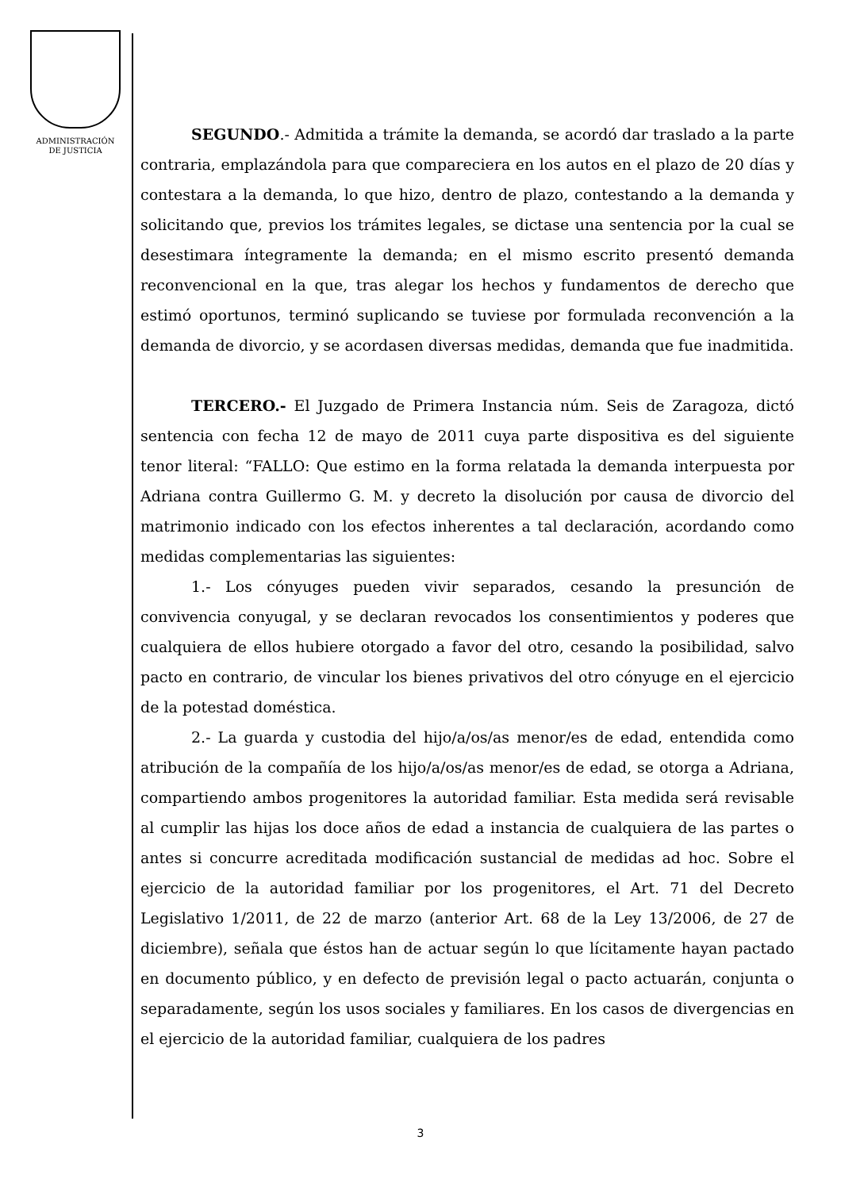ADMINISTRACIÓN
DE JUSTICIA
SEGUNDO.- Admitida a trámite la demanda, se acordó dar traslado a la parte contraria, emplazándola para que compareciera en los autos en el plazo de 20 días y contestara a la demanda, lo que hizo, dentro de plazo, contestando a la demanda y solicitando que, previos los trámites legales, se dictase una sentencia por la cual se desestimara íntegramente la demanda; en el mismo escrito presentó demanda reconvencional en la que, tras alegar los hechos y fundamentos de derecho que estimó oportunos, terminó suplicando se tuviese por formulada reconvención a la demanda de divorcio, y se acordasen diversas medidas, demanda que fue inadmitida.
TERCERO.- El Juzgado de Primera Instancia núm. Seis de Zaragoza, dictó sentencia con fecha 12 de mayo de 2011 cuya parte dispositiva es del siguiente tenor literal: “FALLO: Que estimo en la forma relatada la demanda interpuesta por Adriana contra Guillermo G. M. y decreto la disolución por causa de divorcio del matrimonio indicado con los efectos inherentes a tal declaración, acordando como medidas complementarias las siguientes:
1.- Los cónyuges pueden vivir separados, cesando la presunción de convivencia conyugal, y se declaran revocados los consentimientos y poderes que cualquiera de ellos hubiere otorgado a favor del otro, cesando la posibilidad, salvo pacto en contrario, de vincular los bienes privativos del otro cónyuge en el ejercicio de la potestad doméstica.
2.- La guarda y custodia del hijo/a/os/as menor/es de edad, entendida como atribución de la compañía de los hijo/a/os/as menor/es de edad, se otorga a Adriana, compartiendo ambos progenitores la autoridad familiar. Esta medida será revisable al cumplir las hijas los doce años de edad a instancia de cualquiera de las partes o antes si concurre acreditada modificación sustancial de medidas ad hoc. Sobre el ejercicio de la autoridad familiar por los progenitores, el Art. 71 del Decreto Legislativo 1/2011, de 22 de marzo (anterior Art. 68 de la Ley 13/2006, de 27 de diciembre), señala que éstos han de actuar según lo que lícitamente hayan pactado en documento público, y en defecto de previsión legal o pacto actuarán, conjunta o separadamente, según los usos sociales y familiares. En los casos de divergencias en el ejercicio de la autoridad familiar, cualquiera de los padres
3